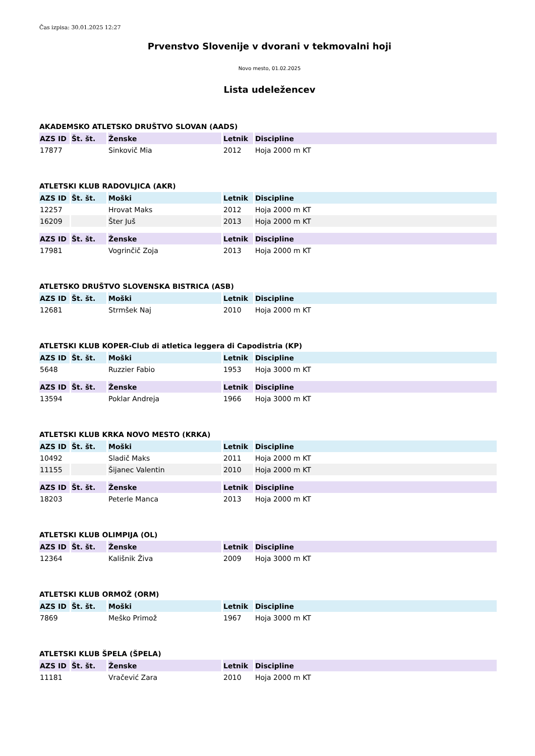Čas izpisa: 30.01.2025 12:27
Prvenstvo Slovenije v dvorani v tekmovalni hoji
Novo mesto, 01.02.2025
Lista udeležencev
AKADEMSKO ATLETSKO DRUŠTVO SLOVAN (AADS)
| AZS ID | Št. št. | Ženske | Letnik | Discipline |
| --- | --- | --- | --- | --- |
| 17877 | | Sinkovič Mia | 2012 | Hoja 2000 m KT |
ATLETSKI KLUB RADOVLJICA (AKR)
| AZS ID | Št. št. | Moški | Letnik | Discipline |
| --- | --- | --- | --- | --- |
| 12257 | | Hrovat Maks | 2012 | Hoja 2000 m KT |
| 16209 | | Šter Juš | 2013 | Hoja 2000 m KT |
| AZS ID | Št. št. | Ženske | Letnik | Discipline |
| 17981 | | Vogrinčič Zoja | 2013 | Hoja 2000 m KT |
ATLETSKO DRUŠTVO SLOVENSKA BISTRICA (ASB)
| AZS ID | Št. št. | Moški | Letnik | Discipline |
| --- | --- | --- | --- | --- |
| 12681 | | Strmšek Naj | 2010 | Hoja 2000 m KT |
ATLETSKI KLUB KOPER-Club di atletica leggera di Capodistria (KP)
| AZS ID | Št. št. | Moški | Letnik | Discipline |
| --- | --- | --- | --- | --- |
| 5648 | | Ruzzier Fabio | 1953 | Hoja 3000 m KT |
| AZS ID | Št. št. | Ženske | Letnik | Discipline |
| 13594 | | Poklar Andreja | 1966 | Hoja 3000 m KT |
ATLETSKI KLUB KRKA NOVO MESTO (KRKA)
| AZS ID | Št. št. | Moški | Letnik | Discipline |
| --- | --- | --- | --- | --- |
| 10492 | | Sladič Maks | 2011 | Hoja 2000 m KT |
| 11155 | | Šijanec Valentin | 2010 | Hoja 2000 m KT |
| AZS ID | Št. št. | Ženske | Letnik | Discipline |
| 18203 | | Peterle Manca | 2013 | Hoja 2000 m KT |
ATLETSKI KLUB OLIMPIJA (OL)
| AZS ID | Št. št. | Ženske | Letnik | Discipline |
| --- | --- | --- | --- | --- |
| 12364 | | Kališnik Živa | 2009 | Hoja 3000 m KT |
ATLETSKI KLUB ORMOŽ (ORM)
| AZS ID | Št. št. | Moški | Letnik | Discipline |
| --- | --- | --- | --- | --- |
| 7869 | | Meško Primož | 1967 | Hoja 3000 m KT |
ATLETSKI KLUB ŠPELA (ŠPELA)
| AZS ID | Št. št. | Ženske | Letnik | Discipline |
| --- | --- | --- | --- | --- |
| 11181 | | Vračević Zara | 2010 | Hoja 2000 m KT |